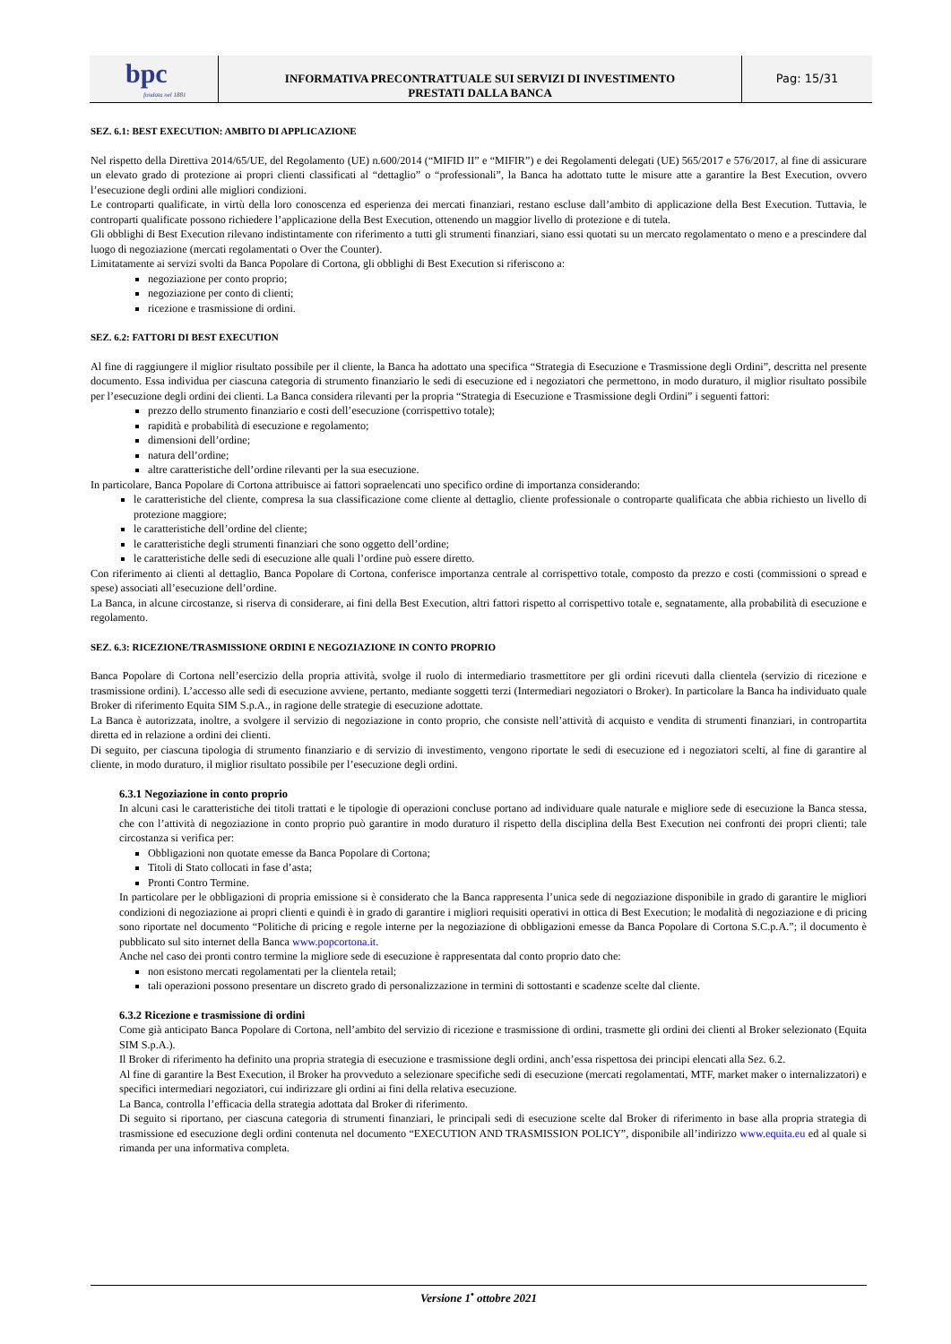bpc
fondata nel 1881
INFORMATIVA PRECONTRATTUALE SUI SERVIZI DI INVESTIMENTO
PRESTATI DALLA BANCA
Pag: 15/31
SEZ. 6.1: BEST EXECUTION: AMBITO DI APPLICAZIONE
Nel rispetto della Direttiva 2014/65/UE, del Regolamento (UE) n.600/2014 (“MIFID II” e “MIFIR”) e dei Regolamenti delegati (UE) 565/2017 e 576/2017, al fine di assicurare un elevato grado di protezione ai propri clienti classificati al “dettaglio” o “professionali”, la Banca ha adottato tutte le misure atte a garantire la Best Execution, ovvero l’esecuzione degli ordini alle migliori condizioni.
Le controparti qualificate, in virtù della loro conoscenza ed esperienza dei mercati finanziari, restano escluse dall’ambito di applicazione della Best Execution. Tuttavia, le controparti qualificate possono richiedere l’applicazione della Best Execution, ottenendo un maggior livello di protezione e di tutela.
Gli obblighi di Best Execution rilevano indistintamente con riferimento a tutti gli strumenti finanziari, siano essi quotati su un mercato regolamentato o meno e a prescindere dal luogo di negoziazione (mercati regolamentati o Over the Counter).
Limitatamente ai servizi svolti da Banca Popolare di Cortona, gli obblighi di Best Execution si riferiscono a:
negoziazione per conto proprio;
negoziazione per conto di clienti;
ricezione e trasmissione di ordini.
SEZ. 6.2: FATTORI DI BEST EXECUTION
Al fine di raggiungere il miglior risultato possibile per il cliente, la Banca ha adottato una specifica “Strategia di Esecuzione e Trasmissione degli Ordini”, descritta nel presente documento. Essa individua per ciascuna categoria di strumento finanziario le sedi di esecuzione ed i negoziatori che permettono, in modo duraturo, il miglior risultato possibile per l’esecuzione degli ordini dei clienti. La Banca considera rilevanti per la propria “Strategia di Esecuzione e Trasmissione degli Ordini” i seguenti fattori:
prezzo dello strumento finanziario e costi dell’esecuzione (corrispettivo totale);
rapidità e probabilità di esecuzione e regolamento;
dimensioni dell’ordine;
natura dell’ordine;
altre caratteristiche dell’ordine rilevanti per la sua esecuzione.
In particolare, Banca Popolare di Cortona attribuisce ai fattori sopraelencati uno specifico ordine di importanza considerando:
le caratteristiche del cliente, compresa la sua classificazione come cliente al dettaglio, cliente professionale o controparte qualificata che abbia richiesto un livello di protezione maggiore;
le caratteristiche dell’ordine del cliente;
le caratteristiche degli strumenti finanziari che sono oggetto dell’ordine;
le caratteristiche delle sedi di esecuzione alle quali l’ordine può essere diretto.
Con riferimento ai clienti al dettaglio, Banca Popolare di Cortona, conferisce importanza centrale al corrispettivo totale, composto da prezzo e costi (commissioni o spread e spese) associati all’esecuzione dell’ordine.
La Banca, in alcune circostanze, si riserva di considerare, ai fini della Best Execution, altri fattori rispetto al corrispettivo totale e, segnatamente, alla probabilità di esecuzione e regolamento.
SEZ. 6.3: RICEZIONE/TRASMISSIONE ORDINI E NEGOZIAZIONE IN CONTO PROPRIO
Banca Popolare di Cortona nell’esercizio della propria attività, svolge il ruolo di intermediario trasmettitore per gli ordini ricevuti dalla clientela (servizio di ricezione e trasmissione ordini). L’accesso alle sedi di esecuzione avviene, pertanto, mediante soggetti terzi (Intermediari negoziatori o Broker). In particolare la Banca ha individuato quale Broker di riferimento Equita SIM S.p.A., in ragione delle strategie di esecuzione adottate.
La Banca è autorizzata, inoltre, a svolgere il servizio di negoziazione in conto proprio, che consiste nell’attività di acquisto e vendita di strumenti finanziari, in contropartita diretta ed in relazione a ordini dei clienti.
Di seguito, per ciascuna tipologia di strumento finanziario e di servizio di investimento, vengono riportate le sedi di esecuzione ed i negoziatori scelti, al fine di garantire al cliente, in modo duraturo, il miglior risultato possibile per l’esecuzione degli ordini.
6.3.1 Negoziazione in conto proprio
In alcuni casi le caratteristiche dei titoli trattati e le tipologie di operazioni concluse portano ad individuare quale naturale e migliore sede di esecuzione la Banca stessa, che con l’attività di negoziazione in conto proprio può garantire in modo duraturo il rispetto della disciplina della Best Execution nei confronti dei propri clienti; tale circostanza si verifica per:
Obbligazioni non quotate emesse da Banca Popolare di Cortona;
Titoli di Stato collocati in fase d’asta;
Pronti Contro Termine.
In particolare per le obbligazioni di propria emissione si è considerato che la Banca rappresenta l’unica sede di negoziazione disponibile in grado di garantire le migliori condizioni di negoziazione ai propri clienti e quindi è in grado di garantire i migliori requisiti operativi in ottica di Best Execution; le modalità di negoziazione e di pricing sono riportate nel documento “Politiche di pricing e regole interne per la negoziazione di obbligazioni emesse da Banca Popolare di Cortona S.C.p.A.”; il documento è pubblicato sul sito internet della Banca www.popcortona.it.
Anche nel caso dei pronti contro termine la migliore sede di esecuzione è rappresentata dal conto proprio dato che:
non esistono mercati regolamentati per la clientela retail;
tali operazioni possono presentare un discreto grado di personalizzazione in termini di sottostanti e scadenze scelte dal cliente.
6.3.2 Ricezione e trasmissione di ordini
Come già anticipato Banca Popolare di Cortona, nell’ambito del servizio di ricezione e trasmissione di ordini, trasmette gli ordini dei clienti al Broker selezionato (Equita SIM S.p.A.).
Il Broker di riferimento ha definito una propria strategia di esecuzione e trasmissione degli ordini, anch’essa rispettosa dei principi elencati alla Sez. 6.2.
Al fine di garantire la Best Execution, il Broker ha provveduto a selezionare specifiche sedi di esecuzione (mercati regolamentati, MTF, market maker o internalizzatori) e specifici intermediari negoziatori, cui indirizzare gli ordini ai fini della relativa esecuzione.
La Banca, controlla l’efficacia della strategia adottata dal Broker di riferimento.
Di seguito si riportano, per ciascuna categoria di strumenti finanziari, le principali sedi di esecuzione scelte dal Broker di riferimento in base alla propria strategia di trasmissione ed esecuzione degli ordini contenuta nel documento “EXECUTION AND TRASMISSION POLICY”, disponibile all’indirizzo www.equita.eu ed al quale si rimanda per una informativa completa.
Versione 1<sup>•</sup> ottobre 2021